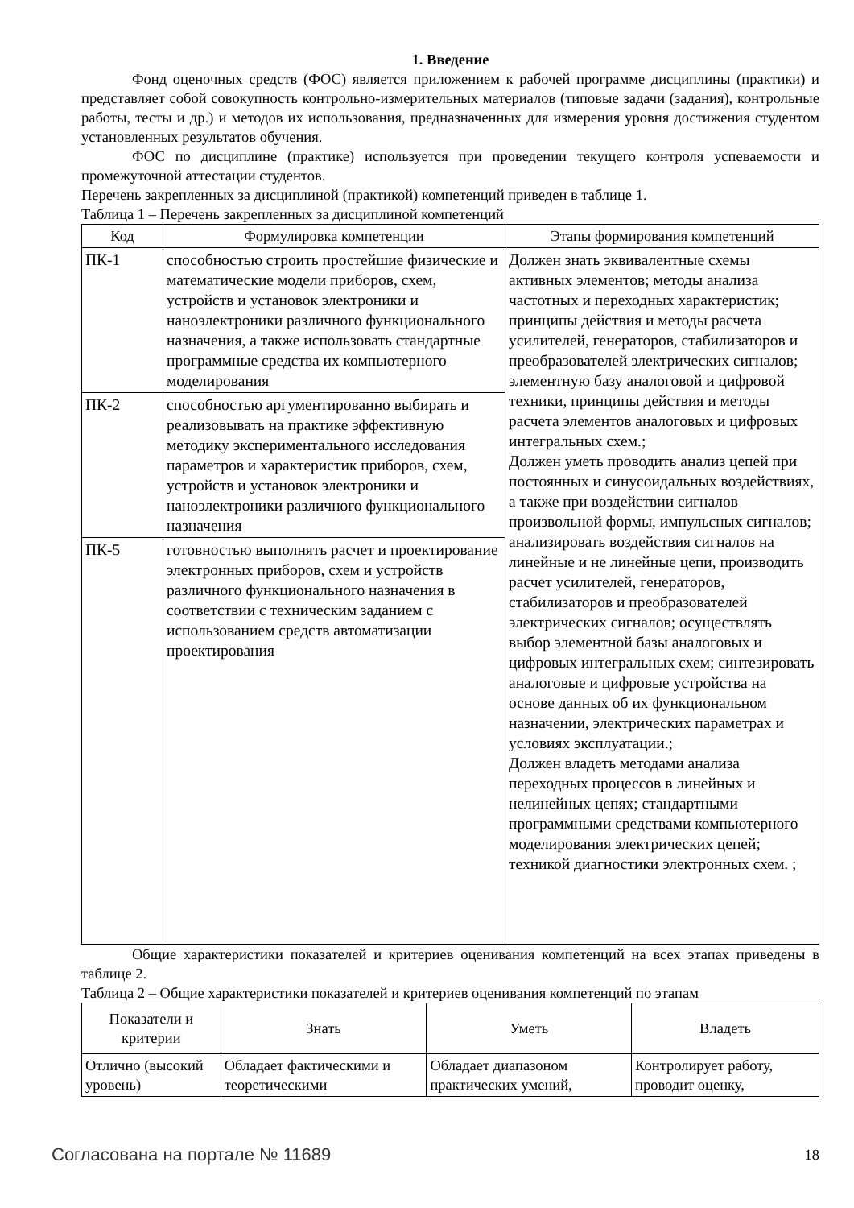1. Введение
Фонд оценочных средств (ФОС) является приложением к рабочей программе дисциплины (практики) и представляет собой совокупность контрольно-измерительных материалов (типовые задачи (задания), контрольные работы, тесты и др.) и методов их использования, предназначенных для измерения уровня достижения студентом установленных результатов обучения.
ФОС по дисциплине (практике) используется при проведении текущего контроля успеваемости и промежуточной аттестации студентов.
Перечень закрепленных за дисциплиной (практикой) компетенций приведен в таблице 1.
Таблица 1 – Перечень закрепленных за дисциплиной компетенций
| Код | Формулировка компетенции | Этапы формирования компетенций |
| --- | --- | --- |
| ПК-1 | способностью строить простейшие физические и математические модели приборов, схем, устройств и установок электроники и наноэлектроники различного функционального назначения, а также использовать стандартные программные средства их компьютерного моделирования | Должен знать эквивалентные схемы активных элементов; методы анализа частотных и переходных характеристик; принципы действия и методы расчета усилителей, генераторов, стабилизаторов и преобразователей электрических сигналов; элементную базу аналоговой и цифровой техники, принципы действия и методы расчета элементов аналоговых и цифровых интегральных схем.; Должен уметь проводить анализ цепей при постоянных и синусоидальных воздействиях, а также при воздействии сигналов произвольной формы, импульсных сигналов; анализировать воздействия сигналов на линейные и не линейные цепи, производить расчет усилителей, генераторов, стабилизаторов и преобразователей электрических сигналов; осуществлять выбор элементной базы аналоговых и цифровых интегральных схем; синтезировать аналоговые и цифровые устройства на основе данных об их функциональном назначении, электрических параметрах и условиях эксплуатации.; Должен владеть методами анализа переходных процессов в линейных и нелинейных цепях; стандартными программными средствами компьютерного моделирования электрических цепей; техникой диагностики электронных схем. ; |
| ПК-2 | способностью аргументированно выбирать и реализовывать на практике эффективную методику экспериментального исследования параметров и характеристик приборов, схем, устройств и установок электроники и наноэлектроники различного функционального назначения | |
| ПК-5 | готовностью выполнять расчет и проектирование электронных приборов, схем и устройств различного функционального назначения в соответствии с техническим заданием с использованием средств автоматизации проектирования | |
Общие характеристики показателей и критериев оценивания компетенций на всех этапах приведены в таблице 2.
Таблица 2 – Общие характеристики показателей и критериев оценивания компетенций по этапам
| Показатели и критерии | Знать | Уметь | Владеть |
| --- | --- | --- | --- |
| Отлично (высокий уровень) | Обладает фактическими и теоретическими | Обладает диапазоном практических умений, | Контролирует работу, проводит оценку, |
Согласована на портале № 11689 18